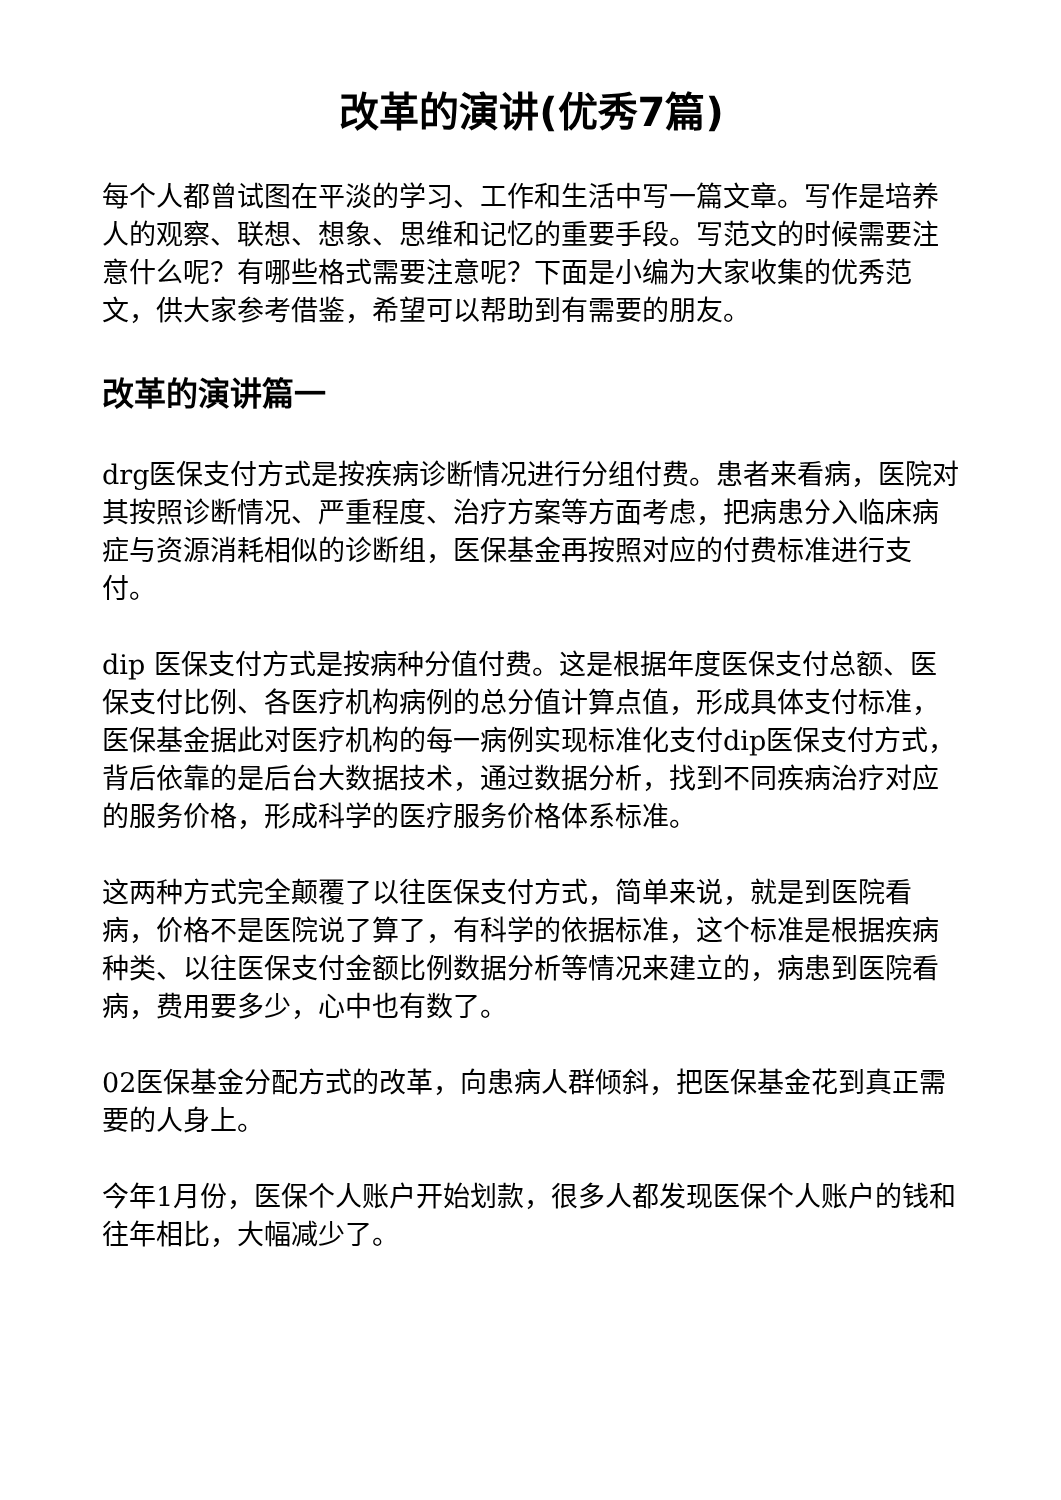改革的演讲(优秀7篇)
每个人都曾试图在平淡的学习、工作和生活中写一篇文章。写作是培养人的观察、联想、想象、思维和记忆的重要手段。写范文的时候需要注意什么呢？有哪些格式需要注意呢？下面是小编为大家收集的优秀范文，供大家参考借鉴，希望可以帮助到有需要的朋友。
改革的演讲篇一
drg医保支付方式是按疾病诊断情况进行分组付费。患者来看病，医院对其按照诊断情况、严重程度、治疗方案等方面考虑，把病患分入临床病症与资源消耗相似的诊断组，医保基金再按照对应的付费标准进行支付。
dip 医保支付方式是按病种分值付费。这是根据年度医保支付总额、医保支付比例、各医疗机构病例的总分值计算点值，形成具体支付标准，医保基金据此对医疗机构的每一病例实现标准化支付dip医保支付方式，背后依靠的是后台大数据技术，通过数据分析，找到不同疾病治疗对应的服务价格，形成科学的医疗服务价格体系标准。
这两种方式完全颠覆了以往医保支付方式，简单来说，就是到医院看病，价格不是医院说了算了，有科学的依据标准，这个标准是根据疾病种类、以往医保支付金额比例数据分析等情况来建立的，病患到医院看病，费用要多少，心中也有数了。
02医保基金分配方式的改革，向患病人群倾斜，把医保基金花到真正需要的人身上。
今年1月份，医保个人账户开始划款，很多人都发现医保个人账户的钱和往年相比，大幅减少了。